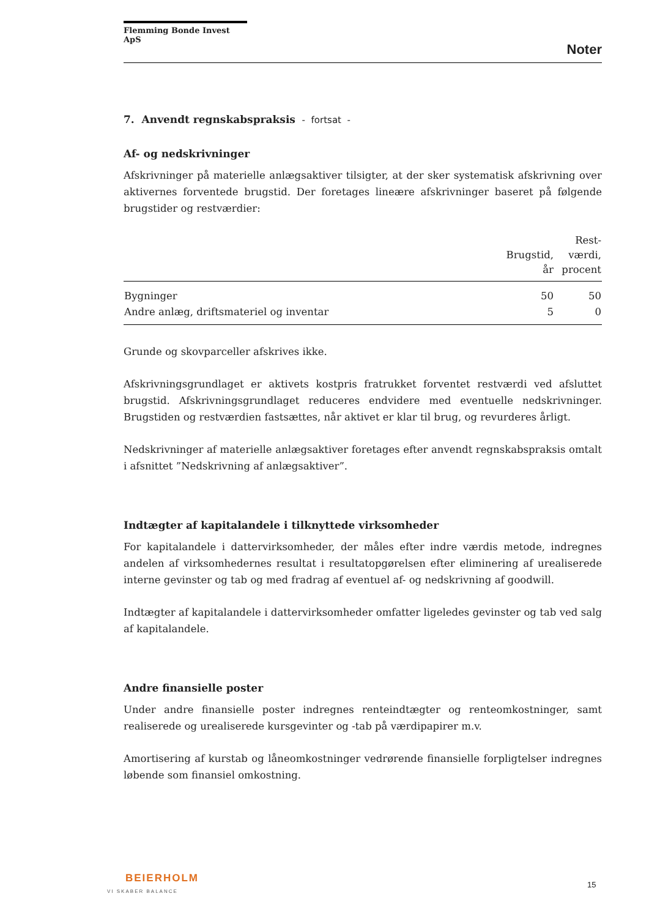Flemming Bonde Invest ApS
Noter
7. Anvendt regnskabspraksis - fortsat -
Af- og nedskrivninger
Afskrivninger på materielle anlægsaktiver tilsigter, at der sker systematisk afskrivning over aktivernes forventede brugstid. Der foretages lineære afskrivninger baseret på følgende brugstider og restværdier:
| | Brugstid, år | Rest- værdi, procent |
| --- | --- | --- |
| Bygninger | 50 | 50 |
| Andre anlæg, driftsmateriel og inventar | 5 | 0 |
Grunde og skovparceller afskrives ikke.
Afskrivningsgrundlaget er aktivets kostpris fratrukket forventet restværdi ved afsluttet brugstid. Afskrivningsgrundlaget reduceres endvidere med eventuelle nedskrivninger. Brugstiden og restværdien fastsættes, når aktivet er klar til brug, og revurderes årligt.
Nedskrivninger af materielle anlægsaktiver foretages efter anvendt regnskabspraksis omtalt i afsnittet ”Nedskrivning af anlægsaktiver”.
Indtægter af kapitalandele i tilknyttede virksomheder
For kapitalandele i dattervirksomheder, der måles efter indre værdis metode, indregnes andelen af virksomhedernes resultat i resultatopgørelsen efter eliminering af urealiserede interne gevinster og tab og med fradrag af eventuel af- og nedskrivning af goodwill.
Indtægter af kapitalandele i dattervirksomheder omfatter ligeledes gevinster og tab ved salg af kapitalandele.
Andre finansielle poster
Under andre finansielle poster indregnes renteindtægter og renteomkostninger, samt realiserede og urealiserede kursgevinter og -tab på værdipapirer m.v.
Amortisering af kurstab og låneomkostninger vedrørende finansielle forpligtelser indregnes løbende som finansiel omkostning.
BEIERHOLM
VI SKABER BALANCE
15